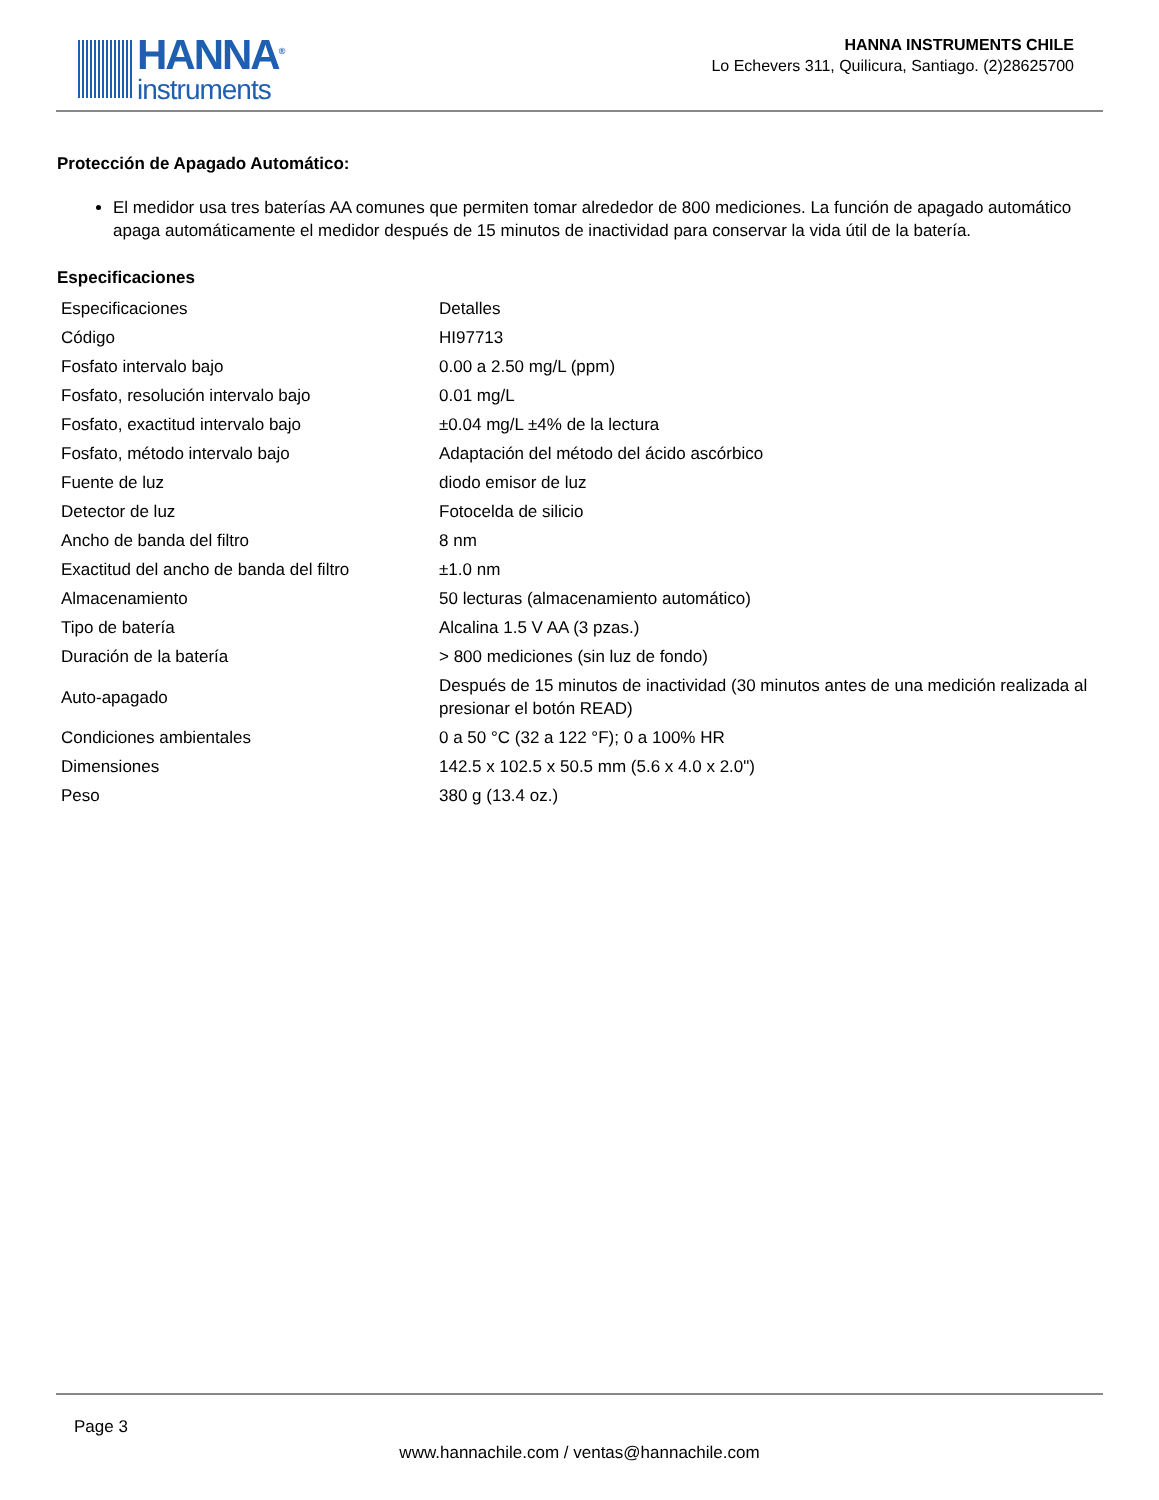HANNA<sup>®</sup>
instruments
HANNA INSTRUMENTS CHILE
Lo Echevers 311, Quilicura, Santiago. (2)28625700
Protección de Apagado Automático:
El medidor usa tres baterías AA comunes que permiten tomar alrededor de 800 mediciones. La función de apagado automático apaga automáticamente el medidor después de 15 minutos de inactividad para conservar la vida útil de la batería.
Especificaciones
| Especificaciones | Detalles |
| Código | HI97713 |
| Fosfato intervalo bajo | 0.00 a 2.50 mg/L (ppm) |
| Fosfato, resolución intervalo bajo | 0.01 mg/L |
| Fosfato, exactitud intervalo bajo | ±0.04 mg/L ±4% de la lectura |
| Fosfato, método intervalo bajo | Adaptación del método del ácido ascórbico |
| Fuente de luz | diodo emisor de luz |
| Detector de luz | Fotocelda de silicio |
| Ancho de banda del filtro | 8 nm |
| Exactitud del ancho de banda del filtro | ±1.0 nm |
| Almacenamiento | 50 lecturas (almacenamiento automático) |
| Tipo de batería | Alcalina 1.5 V AA (3 pzas.) |
| Duración de la batería | > 800 mediciones (sin luz de fondo) |
| Auto-apagado | Después de 15 minutos de inactividad (30 minutos antes de una medición realizada al presionar el botón READ) |
| Condiciones ambientales | 0 a 50 °C (32 a 122 °F); 0 a 100% HR |
| Dimensiones | 142.5 x 102.5 x 50.5 mm (5.6 x 4.0 x 2.0") |
| Peso | 380 g (13.4 oz.) |
Page 3
www.hannachile.com / ventas@hannachile.com